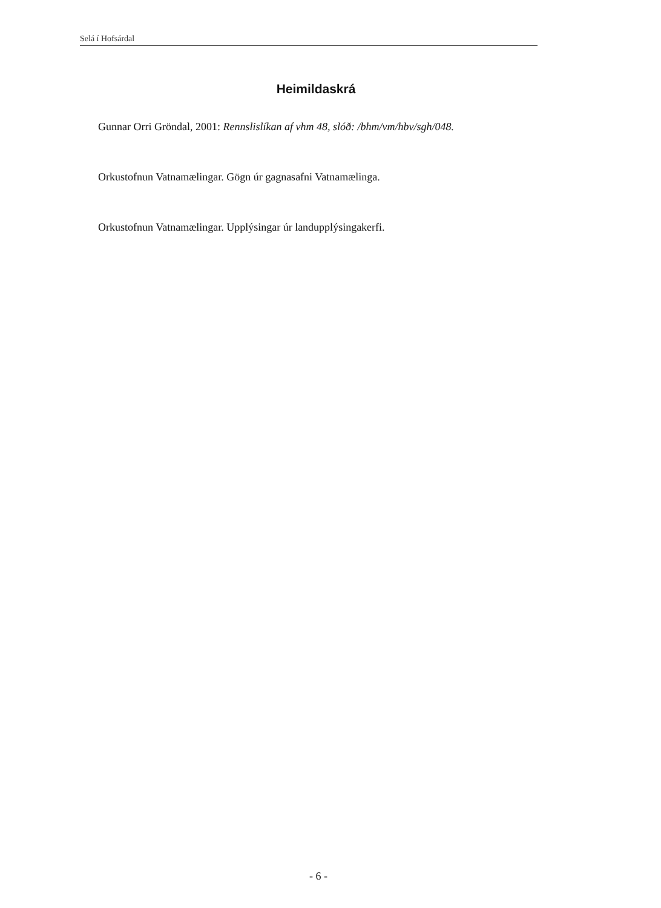Selá í Hofsárdal
Heimildaskrá
Gunnar Orri Gröndal, 2001: Rennslislíkan af vhm 48, slóð: /bhm/vm/hbv/sgh/048.
Orkustofnun Vatnamælingar. Gögn úr gagnasafni Vatnamælinga.
Orkustofnun Vatnamælingar. Upplýsingar úr landupplýsingakerfi.
- 6 -